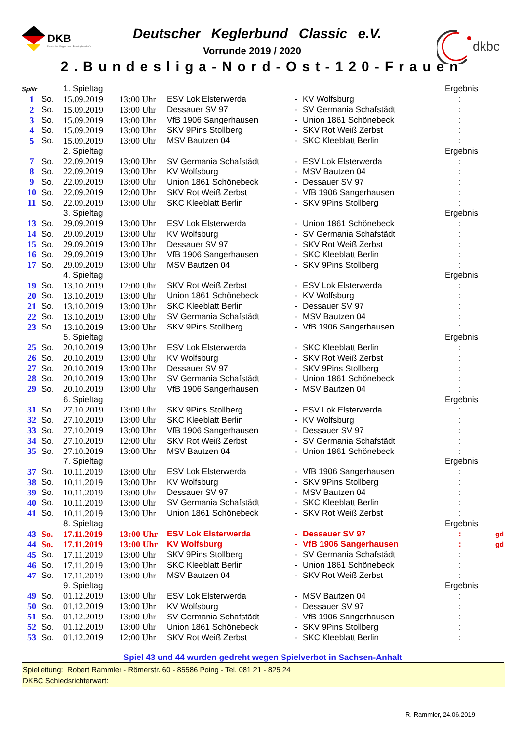DKB
Deutscher Kegler- und Bowlingbund e.V.
dkbc
Deutscher Keglerbund Classic e.V.
Vorrunde 2019 / 2020
2.Bundesliga-Nord-Ost-120-Frauen
| SpNr | | 1. Spieltag | | | | | Ergebnis | |
| 1 | So. | 15.09.2019 | 13:00 Uhr | ESV Lok Elsterwerda | - | KV Wolfsburg | : | |
| 2 | So. | 15.09.2019 | 13:00 Uhr | Dessauer SV 97 | - | SV Germania Schafstädt | : | |
| 3 | So. | 15.09.2019 | 13:00 Uhr | VfB 1906 Sangerhausen | - | Union 1861 Schönebeck | : | |
| 4 | So. | 15.09.2019 | 13:00 Uhr | SKV 9Pins Stollberg | - | SKV Rot Weiß Zerbst | : | |
| 5 | So. | 15.09.2019 | 13:00 Uhr | MSV Bautzen 04 | - | SKC Kleeblatt Berlin | : | |
| | | 2. Spieltag | | | | | Ergebnis | |
| 7 | So. | 22.09.2019 | 13:00 Uhr | SV Germania Schafstädt | - | ESV Lok Elsterwerda | : | |
| 8 | So. | 22.09.2019 | 13:00 Uhr | KV Wolfsburg | - | MSV Bautzen 04 | : | |
| 9 | So. | 22.09.2019 | 13:00 Uhr | Union 1861 Schönebeck | - | Dessauer SV 97 | : | |
| 10 | So. | 22.09.2019 | 12:00 Uhr | SKV Rot Weiß Zerbst | - | VfB 1906 Sangerhausen | : | |
| 11 | So. | 22.09.2019 | 13:00 Uhr | SKC Kleeblatt Berlin | - | SKV 9Pins Stollberg | : | |
| | | 3. Spieltag | | | | | Ergebnis | |
| 13 | So. | 29.09.2019 | 13:00 Uhr | ESV Lok Elsterwerda | - | Union 1861 Schönebeck | : | |
| 14 | So. | 29.09.2019 | 13:00 Uhr | KV Wolfsburg | - | SV Germania Schafstädt | : | |
| 15 | So. | 29.09.2019 | 13:00 Uhr | Dessauer SV 97 | - | SKV Rot Weiß Zerbst | : | |
| 16 | So. | 29.09.2019 | 13:00 Uhr | VfB 1906 Sangerhausen | - | SKC Kleeblatt Berlin | : | |
| 17 | So. | 29.09.2019 | 13:00 Uhr | MSV Bautzen 04 | - | SKV 9Pins Stollberg | : | |
| | | 4. Spieltag | | | | | Ergebnis | |
| 19 | So. | 13.10.2019 | 12:00 Uhr | SKV Rot Weiß Zerbst | - | ESV Lok Elsterwerda | : | |
| 20 | So. | 13.10.2019 | 13:00 Uhr | Union 1861 Schönebeck | - | KV Wolfsburg | : | |
| 21 | So. | 13.10.2019 | 13:00 Uhr | SKC Kleeblatt Berlin | - | Dessauer SV 97 | : | |
| 22 | So. | 13.10.2019 | 13:00 Uhr | SV Germania Schafstädt | - | MSV Bautzen 04 | : | |
| 23 | So. | 13.10.2019 | 13:00 Uhr | SKV 9Pins Stollberg | - | VfB 1906 Sangerhausen | : | |
| | | 5. Spieltag | | | | | Ergebnis | |
| 25 | So. | 20.10.2019 | 13:00 Uhr | ESV Lok Elsterwerda | - | SKC Kleeblatt Berlin | : | |
| 26 | So. | 20.10.2019 | 13:00 Uhr | KV Wolfsburg | - | SKV Rot Weiß Zerbst | : | |
| 27 | So. | 20.10.2019 | 13:00 Uhr | Dessauer SV 97 | - | SKV 9Pins Stollberg | : | |
| 28 | So. | 20.10.2019 | 13:00 Uhr | SV Germania Schafstädt | - | Union 1861 Schönebeck | : | |
| 29 | So. | 20.10.2019 | 13:00 Uhr | VfB 1906 Sangerhausen | - | MSV Bautzen 04 | : | |
| | | 6. Spieltag | | | | | Ergebnis | |
| 31 | So. | 27.10.2019 | 13:00 Uhr | SKV 9Pins Stollberg | - | ESV Lok Elsterwerda | : | |
| 32 | So. | 27.10.2019 | 13:00 Uhr | SKC Kleeblatt Berlin | - | KV Wolfsburg | : | |
| 33 | So. | 27.10.2019 | 13:00 Uhr | VfB 1906 Sangerhausen | - | Dessauer SV 97 | : | |
| 34 | So. | 27.10.2019 | 12:00 Uhr | SKV Rot Weiß Zerbst | - | SV Germania Schafstädt | : | |
| 35 | So. | 27.10.2019 | 13:00 Uhr | MSV Bautzen 04 | - | Union 1861 Schönebeck | : | |
| | | 7. Spieltag | | | | | Ergebnis | |
| 37 | So. | 10.11.2019 | 13:00 Uhr | ESV Lok Elsterwerda | - | VfB 1906 Sangerhausen | : | |
| 38 | So. | 10.11.2019 | 13:00 Uhr | KV Wolfsburg | - | SKV 9Pins Stollberg | : | |
| 39 | So. | 10.11.2019 | 13:00 Uhr | Dessauer SV 97 | - | MSV Bautzen 04 | : | |
| 40 | So. | 10.11.2019 | 13:00 Uhr | SV Germania Schafstädt | - | SKC Kleeblatt Berlin | : | |
| 41 | So. | 10.11.2019 | 13:00 Uhr | Union 1861 Schönebeck | - | SKV Rot Weiß Zerbst | : | |
| | | 8. Spieltag | | | | | Ergebnis | |
| 43 | So. | 17.11.2019 | 13:00 Uhr | ESV Lok Elsterwerda | - | Dessauer SV 97 | : | gd |
| 44 | So. | 17.11.2019 | 13:00 Uhr | KV Wolfsburg | - | VfB 1906 Sangerhausen | : | gd |
| 45 | So. | 17.11.2019 | 13:00 Uhr | SKV 9Pins Stollberg | - | SV Germania Schafstädt | : | |
| 46 | So. | 17.11.2019 | 13:00 Uhr | SKC Kleeblatt Berlin | - | Union 1861 Schönebeck | : | |
| 47 | So. | 17.11.2019 | 13:00 Uhr | MSV Bautzen 04 | - | SKV Rot Weiß Zerbst | : | |
| | | 9. Spieltag | | | | | Ergebnis | |
| 49 | So. | 01.12.2019 | 13:00 Uhr | ESV Lok Elsterwerda | - | MSV Bautzen 04 | : | |
| 50 | So. | 01.12.2019 | 13:00 Uhr | KV Wolfsburg | - | Dessauer SV 97 | : | |
| 51 | So. | 01.12.2019 | 13:00 Uhr | SV Germania Schafstädt | - | VfB 1906 Sangerhausen | : | |
| 52 | So. | 01.12.2019 | 13:00 Uhr | Union 1861 Schönebeck | - | SKV 9Pins Stollberg | : | |
| 53 | So. | 01.12.2019 | 12:00 Uhr | SKV Rot Weiß Zerbst | - | SKC Kleeblatt Berlin | : | |
Spiel 43 und 44 wurden gedreht wegen Spielverbot in Sachsen-Anhalt
Spielleitung: Robert Rammler - Römerstr. 60 - 85586 Poing - Tel. 081 21 - 825 24
DKBC Schiedsrichterwart:
R. Rammler, 24.06.2019